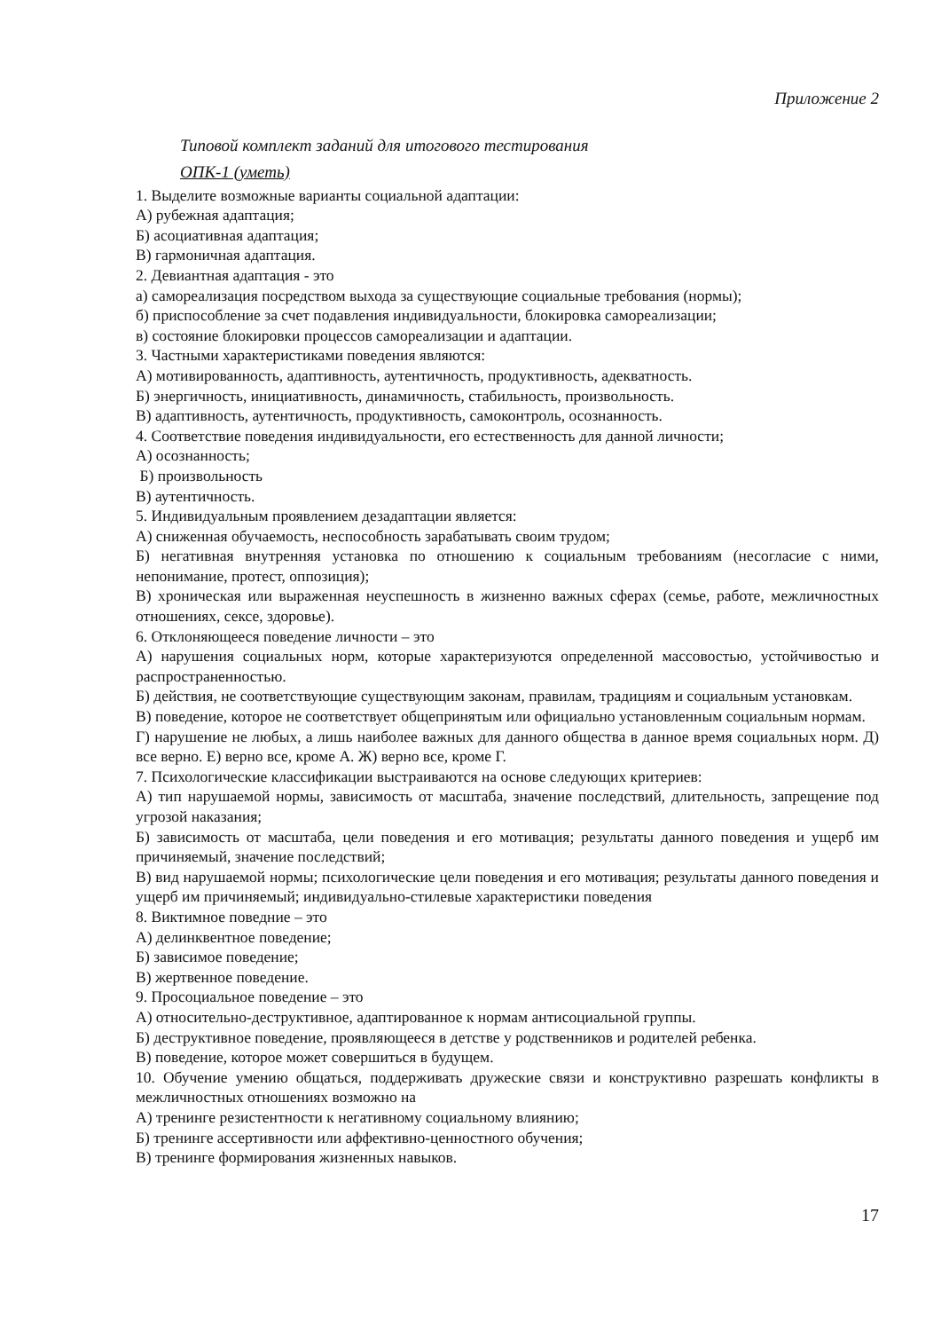Приложение 2
Типовой комплект заданий для итогового тестирования
ОПК-1 (уметь)
1. Выделите возможные варианты социальной адаптации:
А) рубежная адаптация;
Б) асоциативная адаптация;
В) гармоничная адаптация.
2. Девиантная адаптация - это
а) самореализация посредством выхода за существующие социальные требования (нормы);
б) приспособление за счет подавления индивидуальности, блокировка самореализации;
в) состояние блокировки процессов самореализации и адаптации.
3. Частными характеристиками поведения являются:
А) мотивированность, адаптивность, аутентичность, продуктивность, адекватность.
Б) энергичность, инициативность, динамичность, стабильность, произвольность.
В) адаптивность, аутентичность, продуктивность, самоконтроль, осознанность.
4. Соответствие поведения индивидуальности, его естественность для данной личности;
А) осознанность;
Б) произвольность
В) аутентичность.
5. Индивидуальным проявлением дезадаптации является:
А) сниженная обучаемость, неспособность зарабатывать своим трудом;
Б) негативная внутренняя установка по отношению к социальным требованиям (несогласие с ними, непонимание, протест, оппозиция);
В) хроническая или выраженная неуспешность в жизненно важных сферах (семье, работе, межличностных отношениях, сексе, здоровье).
6. Отклоняющееся поведение личности – это
А) нарушения социальных норм, которые характеризуются определенной массовостью, устойчивостью и распространенностью.
Б) действия, не соответствующие существующим законам, правилам, традициям и социальным установкам.
В) поведение, которое не соответствует общепринятым или официально установленным социальным нормам.
Г) нарушение не любых, а лишь наиболее важных для данного общества в данное время социальных норм. Д) все верно. Е) верно все, кроме А. Ж) верно все, кроме Г.
7. Психологические классификации выстраиваются на основе следующих критериев:
А) тип нарушаемой нормы, зависимость от масштаба, значение последствий, длительность, запрещение под угрозой наказания;
Б) зависимость от масштаба, цели поведения и его мотивация; результаты данного поведения и ущерб им причиняемый, значение последствий;
В) вид нарушаемой нормы; психологические цели поведения и его мотивация; результаты данного поведения и ущерб им причиняемый; индивидуально-стилевые характеристики поведения
8. Виктимное поведние – это
А) делинквентное поведение;
Б) зависимое поведение;
В) жертвенное поведение.
9. Просоциальное поведение – это
А) относительно-деструктивное, адаптированное к нормам антисоциальной группы.
Б) деструктивное поведение, проявляющееся в детстве у родственников и родителей ребенка.
В) поведение, которое может совершиться в будущем.
10. Обучение умению общаться, поддерживать дружеские связи и конструктивно разрешать конфликты в межличностных отношениях возможно на
А) тренинге резистентности к негативному социальному влиянию;
Б) тренинге ассертивности или аффективно-ценностного обучения;
В) тренинге формирования жизненных навыков.
17